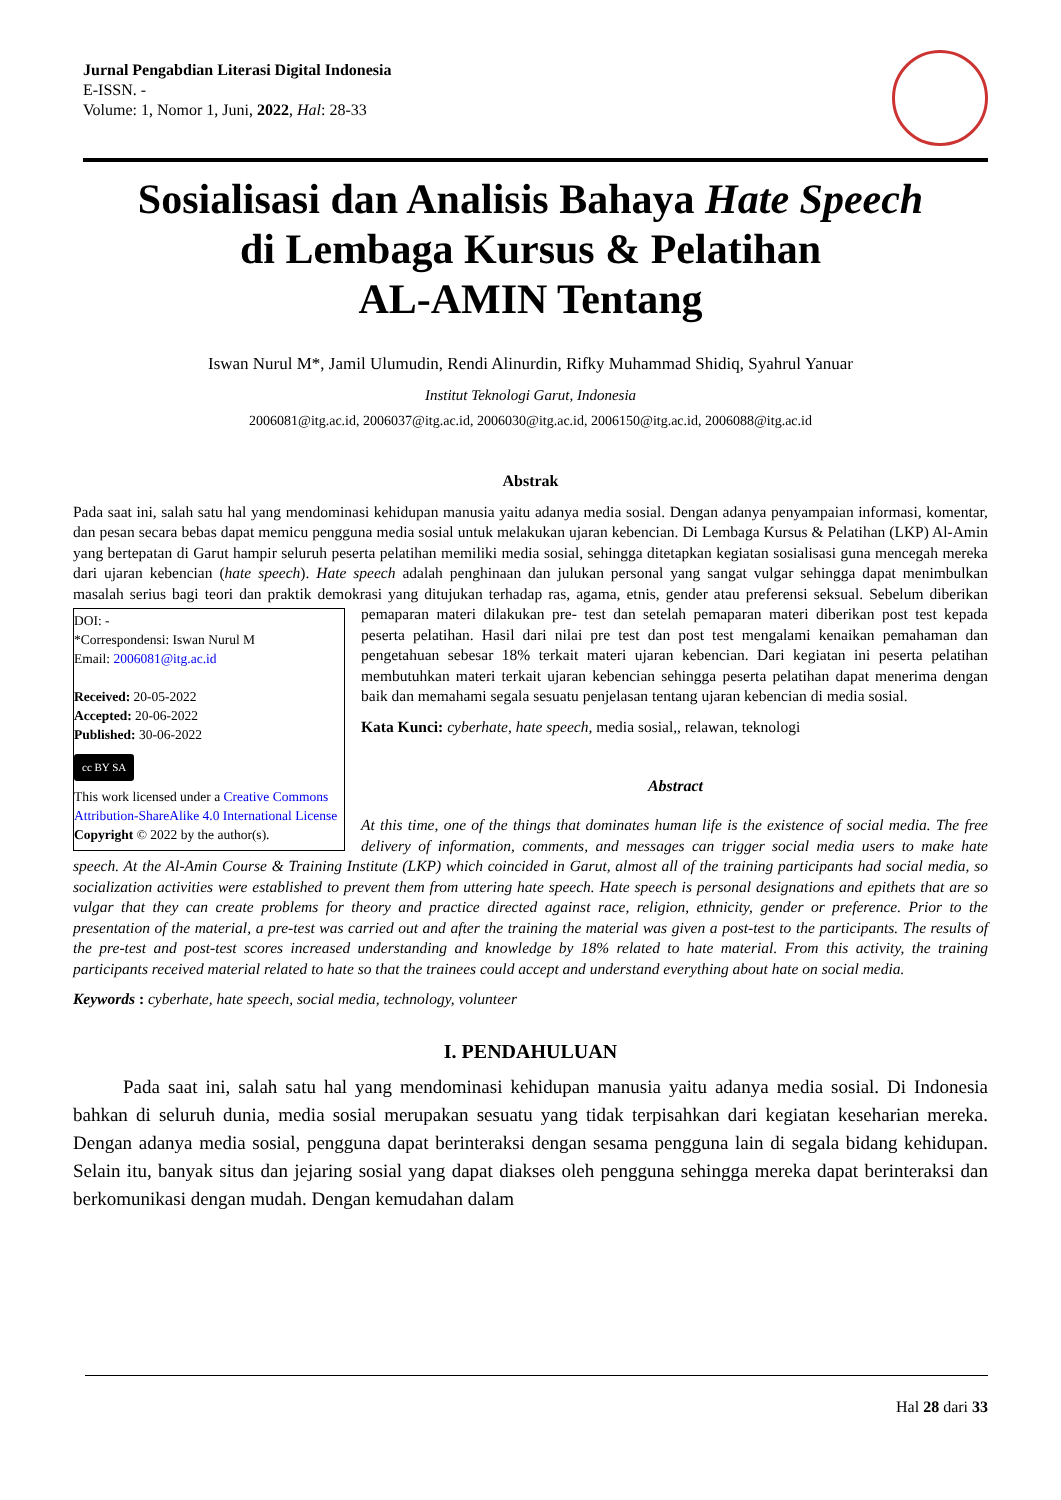Jurnal Pengabdian Literasi Digital Indonesia
E-ISSN. -
Volume: 1, Nomor 1, Juni, 2022, Hal: 28-33
Sosialisasi dan Analisis Bahaya Hate Speech
di Lembaga Kursus & Pelatihan
AL-AMIN Tentang
Iswan Nurul M*, Jamil Ulumudin, Rendi Alinurdin, Rifky Muhammad Shidiq, Syahrul Yanuar
Institut Teknologi Garut, Indonesia
2006081@itg.ac.id, 2006037@itg.ac.id, 2006030@itg.ac.id, 2006150@itg.ac.id, 2006088@itg.ac.id
Abstrak
Pada saat ini, salah satu hal yang mendominasi kehidupan manusia yaitu adanya media sosial. Dengan adanya penyampaian informasi, komentar, dan pesan secara bebas dapat memicu pengguna media sosial untuk melakukan ujaran kebencian. Di Lembaga Kursus & Pelatihan (LKP) Al-Amin yang bertepatan di Garut hampir seluruh peserta pelatihan memiliki media sosial, sehingga ditetapkan kegiatan sosialisasi guna mencegah mereka dari ujaran kebencian (hate speech). Hate speech adalah penghinaan dan julukan personal yang sangat vulgar sehingga dapat menimbulkan masalah serius bagi teori dan praktik demokrasi yang ditujukan terhadap ras, agama, etnis, gender atau preferensi seksual. Sebelum diberikan pemaparan materi dilakukan pre- DOI: -
*Correspondensi: Iswan Nurul M
Email: 2006081@itg.ac.id
Received: 20-05-2022
Accepted: 20-06-2022
Published: 30-06-2022
cc BY SA
This work licensed under a Creative Commons Attribution-ShareAlike 4.0 International License
Copyright © 2022 by the author(s). test dan setelah pemaparan materi diberikan post test kepada peserta pelatihan. Hasil dari nilai pre test dan post test mengalami kenaikan pemahaman dan pengetahuan sebesar 18% terkait materi ujaran kebencian. Dari kegiatan ini peserta pelatihan membutuhkan materi terkait ujaran kebencian sehingga peserta pelatihan dapat menerima dengan baik dan memahami segala sesuatu penjelasan tentang ujaran kebencian di media sosial.
Kata Kunci: cyberhate, hate speech, media sosial,, relawan, teknologi
Abstract
At this time, one of the things that dominates human life is the existence of social media. The free delivery of information, comments, and messages can trigger social media users to make hate speech. At the Al-Amin Course & Training Institute (LKP) which coincided in Garut, almost all of the training participants had social media, so socialization activities were established to prevent them from uttering hate speech. Hate speech is personal designations and epithets that are so vulgar that they can create problems for theory and practice directed against race, religion, ethnicity, gender or preference. Prior to the presentation of the material, a pre-test was carried out and after the training the material was given a post-test to the participants. The results of the pre-test and post-test scores increased understanding and knowledge by 18% related to hate material. From this activity, the training participants received material related to hate so that the trainees could accept and understand everything about hate on social media.
Keywords : cyberhate, hate speech, social media, technology, volunteer
I. PENDAHULUAN
Pada saat ini, salah satu hal yang mendominasi kehidupan manusia yaitu adanya media sosial. Di Indonesia bahkan di seluruh dunia, media sosial merupakan sesuatu yang tidak terpisahkan dari kegiatan keseharian mereka. Dengan adanya media sosial, pengguna dapat berinteraksi dengan sesama pengguna lain di segala bidang kehidupan. Selain itu, banyak situs dan jejaring sosial yang dapat diakses oleh pengguna sehingga mereka dapat berinteraksi dan berkomunikasi dengan mudah. Dengan kemudahan dalam
Hal 28 dari 33